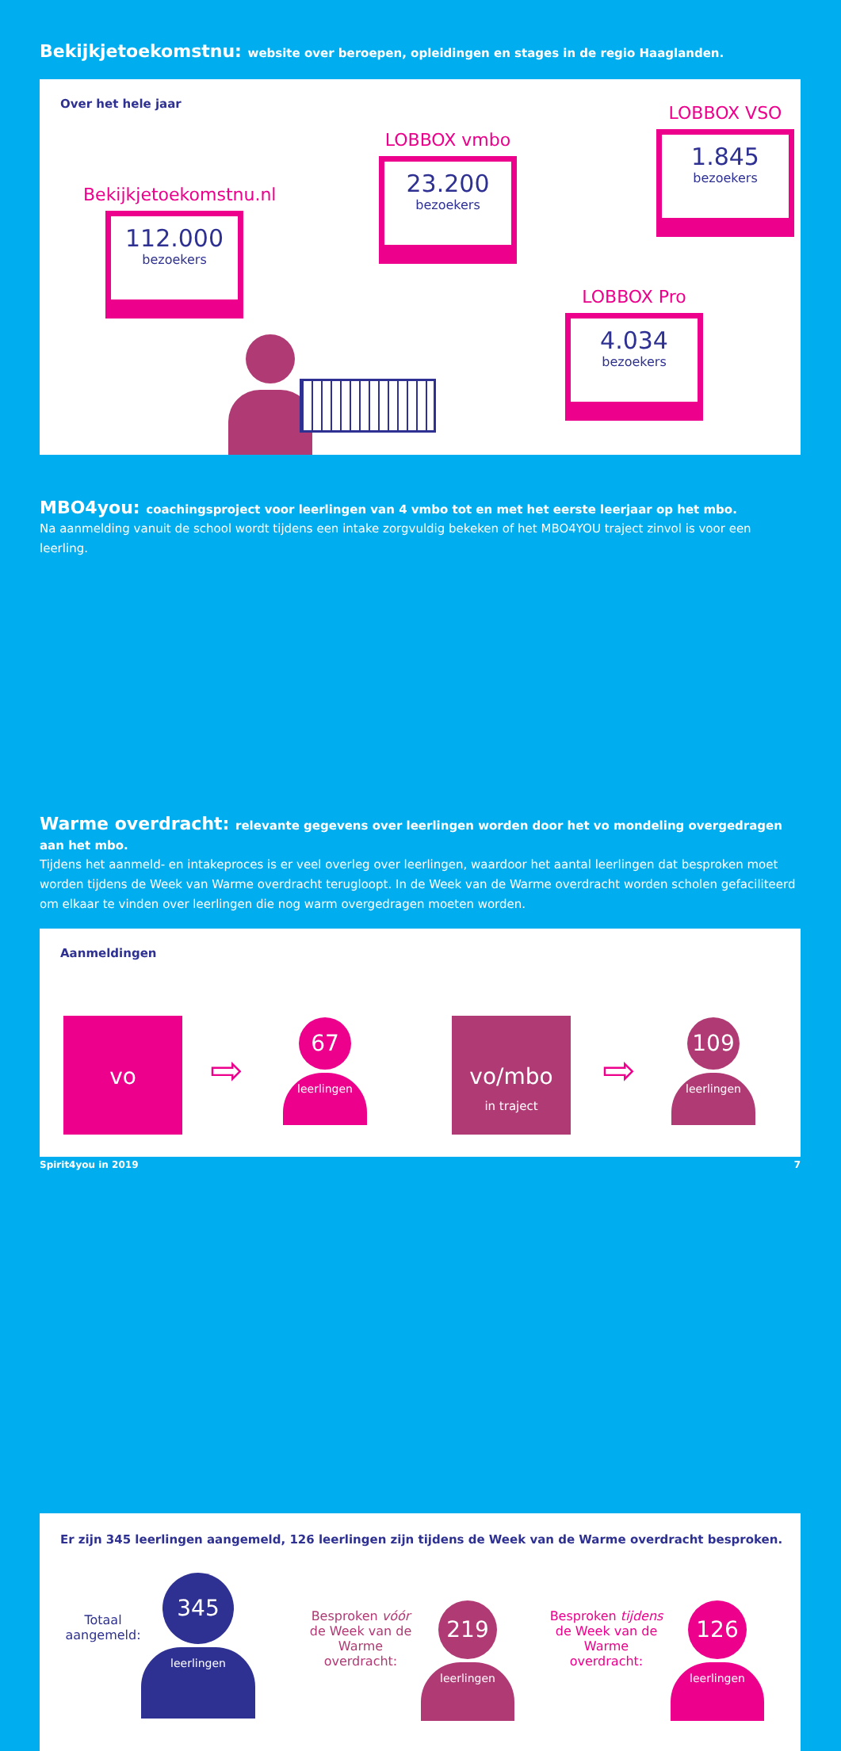Bekijkjetoekomstnu: website over beroepen, opleidingen en stages in de regio Haaglanden.
Over het hele jaar
Bekijkjetoekomstnu.nl
112.000
bezoekers
LOBBOX vmbo
23.200
bezoekers
LOBBOX VSO
1.845
bezoekers
LOBBOX Pro
4.034
bezoekers
MBO4you: coachingsproject voor leerlingen van 4 vmbo tot en met het eerste leerjaar op het mbo.
Na aanmelding vanuit de school wordt tijdens een intake zorgvuldig bekeken of het MBO4YOU traject zinvol is voor een leerling.
Aanmeldingen
vo
⇨
67
leerlingen
vo/mbo
in traject
⇨
109
leerlingen
Warme overdracht: relevante gegevens over leerlingen worden door het vo mondeling overgedragen aan het mbo.
Tijdens het aanmeld- en intakeproces is er veel overleg over leerlingen, waardoor het aantal leerlingen dat besproken moet worden tijdens de Week van Warme overdracht terugloopt. In de Week van de Warme overdracht worden scholen gefaciliteerd om elkaar te vinden over leerlingen die nog warm overgedragen moeten worden.
Er zijn 345 leerlingen aangemeld, 126 leerlingen zijn tijdens de Week van de Warme overdracht besproken.
Totaal
aangemeld:
345
leerlingen
Besproken vóór
de Week van de
Warme overdracht:
219
leerlingen
Besproken tijdens
de Week van de
Warme overdracht:
126
leerlingen
Spirit4you in 2019 7